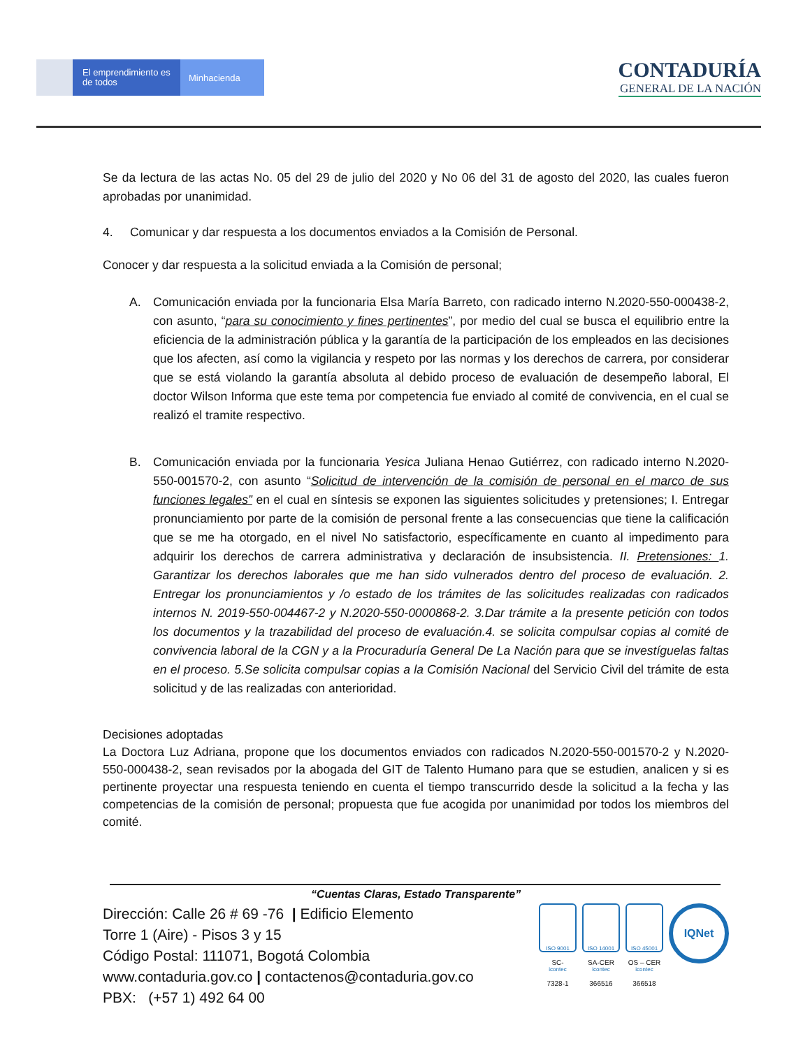El emprendimiento es de todos
Minhacienda
CONTADURÍA
GENERAL DE LA NACIÓN
Se da lectura de las actas No. 05 del 29 de julio del 2020 y No 06 del 31 de agosto del 2020, las cuales fueron aprobadas por unanimidad.
4. Comunicar y dar respuesta a los documentos enviados a la Comisión de Personal.
Conocer y dar respuesta a la solicitud enviada a la Comisión de personal;
A. Comunicación enviada por la funcionaria Elsa María Barreto, con radicado interno N.2020-550-000438-2, con asunto, “para su conocimiento y fines pertinentes”, por medio del cual se busca el equilibrio entre la eficiencia de la administración pública y la garantía de la participación de los empleados en las decisiones que los afecten, así como la vigilancia y respeto por las normas y los derechos de carrera, por considerar que se está violando la garantía absoluta al debido proceso de evaluación de desempeño laboral, El doctor Wilson Informa que este tema por competencia fue enviado al comité de convivencia, en el cual se realizó el tramite respectivo.
B. Comunicación enviada por la funcionaria Yesica Juliana Henao Gutiérrez, con radicado interno N.2020-550-001570-2, con asunto “Solicitud de intervención de la comisión de personal en el marco de sus funciones legales” en el cual en síntesis se exponen las siguientes solicitudes y pretensiones; I. Entregar pronunciamiento por parte de la comisión de personal frente a las consecuencias que tiene la calificación que se me ha otorgado, en el nivel No satisfactorio, específicamente en cuanto al impedimento para adquirir los derechos de carrera administrativa y declaración de insubsistencia. II. Pretensiones: 1. Garantizar los derechos laborales que me han sido vulnerados dentro del proceso de evaluación. 2. Entregar los pronunciamientos y /o estado de los trámites de las solicitudes realizadas con radicados internos N. 2019-550-004467-2 y N.2020-550-0000868-2. 3.Dar trámite a la presente petición con todos los documentos y la trazabilidad del proceso de evaluación.4. se solicita compulsar copias al comité de convivencia laboral de la CGN y a la Procuraduría General De La Nación para que se investíguelas faltas en el proceso. 5.Se solicita compulsar copias a la Comisión Nacional del Servicio Civil del trámite de esta solicitud y de las realizadas con anterioridad.
Decisiones adoptadas
La Doctora Luz Adriana, propone que los documentos enviados con radicados N.2020-550-001570-2 y N.2020-550-000438-2, sean revisados por la abogada del GIT de Talento Humano para que se estudien, analicen y si es pertinente proyectar una respuesta teniendo en cuenta el tiempo transcurrido desde la solicitud a la fecha y las competencias de la comisión de personal; propuesta que fue acogida por unanimidad por todos los miembros del comité.
“Cuentas Claras, Estado Transparente”
Dirección: Calle 26 # 69 -76 | Edificio Elemento
Torre 1 (Aire) - Pisos 3 y 15
Código Postal: 111071, Bogotá Colombia
www.contaduria.gov.co | contactenos@contaduria.gov.co
PBX: (+57 1) 492 64 00
ISO 9001 icontec
SC-
7328-1
ISO 14001 icontec
SA-CER
366516
ISO 45001 icontec
OS – CER
366518
IQNet